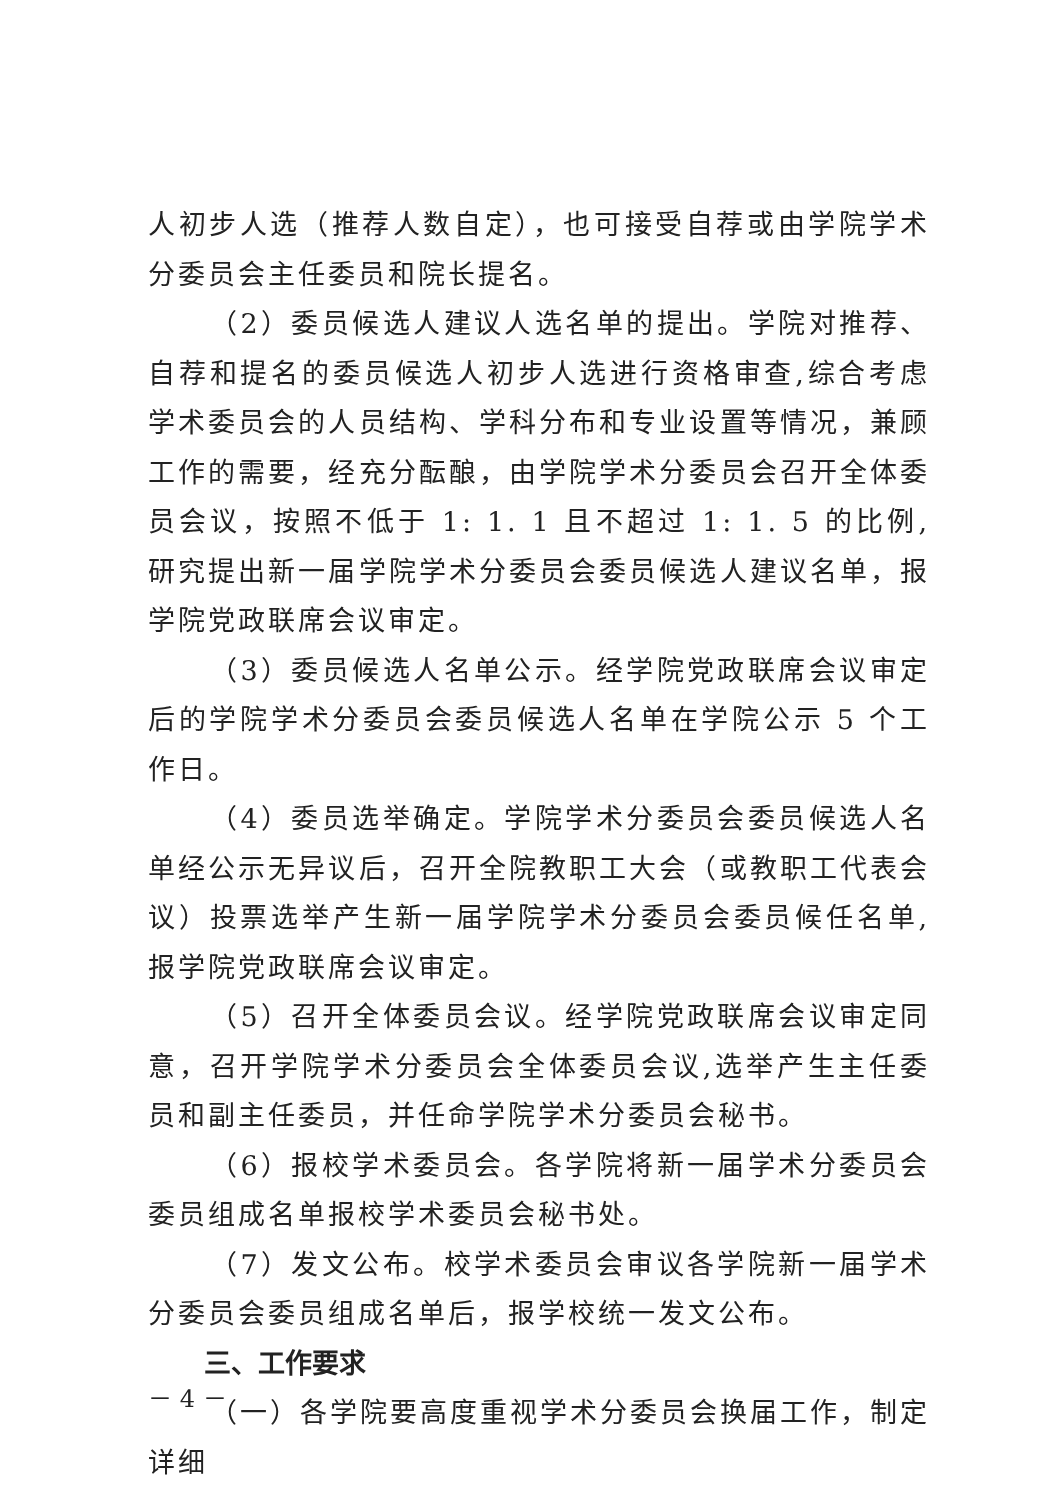人初步人选（推荐人数自定），也可接受自荐或由学院学术分委员会主任委员和院长提名。
（2）委员候选人建议人选名单的提出。学院对推荐、自荐和提名的委员候选人初步人选进行资格审查,综合考虑学术委员会的人员结构、学科分布和专业设置等情况，兼顾工作的需要，经充分酝酿，由学院学术分委员会召开全体委员会议，按照不低于 1: 1. 1 且不超过 1: 1. 5 的比例,研究提出新一届学院学术分委员会委员候选人建议名单，报学院党政联席会议审定。
（3）委员候选人名单公示。经学院党政联席会议审定后的学院学术分委员会委员候选人名单在学院公示 5 个工作日。
（4）委员选举确定。学院学术分委员会委员候选人名单经公示无异议后，召开全院教职工大会（或教职工代表会议）投票选举产生新一届学院学术分委员会委员候任名单,报学院党政联席会议审定。
（5）召开全体委员会议。经学院党政联席会议审定同意，召开学院学术分委员会全体委员会议,选举产生主任委员和副主任委员，并任命学院学术分委员会秘书。
（6）报校学术委员会。各学院将新一届学术分委员会委员组成名单报校学术委员会秘书处。
（7）发文公布。校学术委员会审议各学院新一届学术分委员会委员组成名单后，报学校统一发文公布。
三、工作要求
（一）各学院要高度重视学术分委员会换届工作，制定详细
－ 4 －